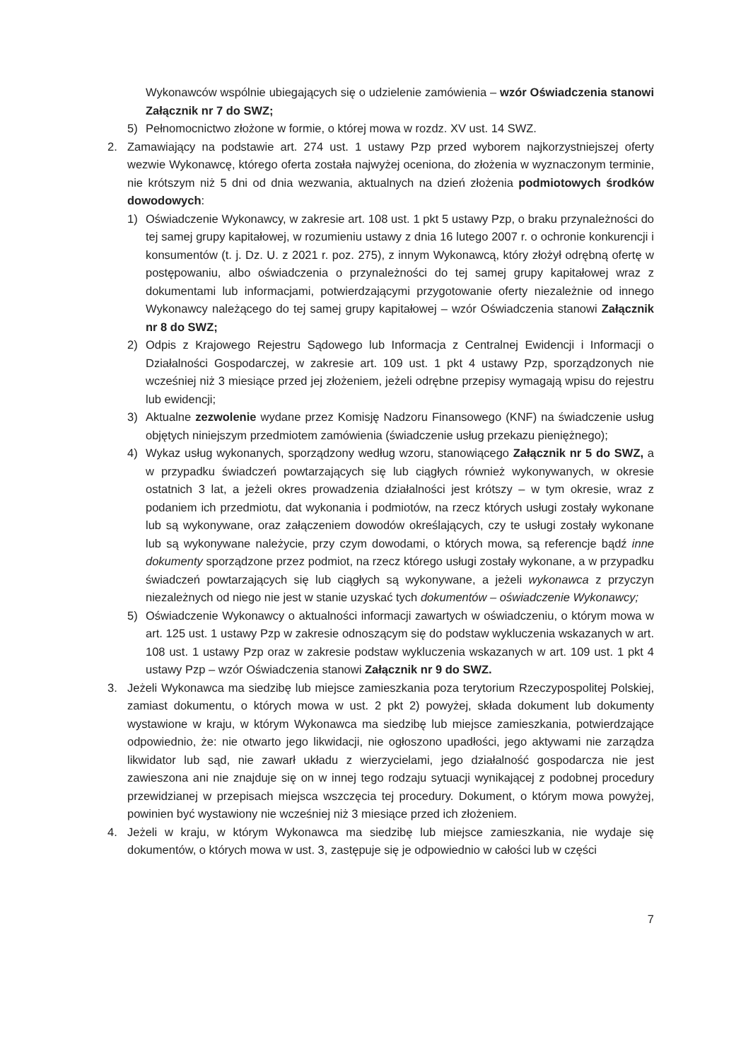Wykonawców wspólnie ubiegających się o udzielenie zamówienia – wzór Oświadczenia stanowi Załącznik nr 7 do SWZ;
5) Pełnomocnictwo złożone w formie, o której mowa w rozdz. XV ust. 14 SWZ.
2. Zamawiający na podstawie art. 274 ust. 1 ustawy Pzp przed wyborem najkorzystniejszej oferty wezwie Wykonawcę, którego oferta została najwyżej oceniona, do złożenia w wyznaczonym terminie, nie krótszym niż 5 dni od dnia wezwania, aktualnych na dzień złożenia podmiotowych środków dowodowych:
1) Oświadczenie Wykonawcy, w zakresie art. 108 ust. 1 pkt 5 ustawy Pzp, o braku przynależności do tej samej grupy kapitałowej, w rozumieniu ustawy z dnia 16 lutego 2007 r. o ochronie konkurencji i konsumentów (t. j. Dz. U. z 2021 r. poz. 275), z innym Wykonawcą, który złożył odrębną ofertę w postępowaniu, albo oświadczenia o przynależności do tej samej grupy kapitałowej wraz z dokumentami lub informacjami, potwierdzającymi przygotowanie oferty niezależnie od innego Wykonawcy należącego do tej samej grupy kapitałowej – wzór Oświadczenia stanowi Załącznik nr 8 do SWZ;
2) Odpis z Krajowego Rejestru Sądowego lub Informacja z Centralnej Ewidencji i Informacji o Działalności Gospodarczej, w zakresie art. 109 ust. 1 pkt 4 ustawy Pzp, sporządzonych nie wcześniej niż 3 miesiące przed jej złożeniem, jeżeli odrębne przepisy wymagają wpisu do rejestru lub ewidencji;
3) Aktualne zezwolenie wydane przez Komisję Nadzoru Finansowego (KNF) na świadczenie usług objętych niniejszym przedmiotem zamówienia (świadczenie usług przekazu pieniężnego);
4) Wykaz usług wykonanych, sporządzony według wzoru, stanowiącego Załącznik nr 5 do SWZ, a w przypadku świadczeń powtarzających się lub ciągłych również wykonywanych, w okresie ostatnich 3 lat, a jeżeli okres prowadzenia działalności jest krótszy – w tym okresie, wraz z podaniem ich przedmiotu, dat wykonania i podmiotów, na rzecz których usługi zostały wykonane lub są wykonywane, oraz załączeniem dowodów określających, czy te usługi zostały wykonane lub są wykonywane należycie, przy czym dowodami, o których mowa, są referencje bądź inne dokumenty sporządzone przez podmiot, na rzecz którego usługi zostały wykonane, a w przypadku świadczeń powtarzających się lub ciągłych są wykonywane, a jeżeli wykonawca z przyczyn niezależnych od niego nie jest w stanie uzyskać tych dokumentów – oświadczenie Wykonawcy;
5) Oświadczenie Wykonawcy o aktualności informacji zawartych w oświadczeniu, o którym mowa w art. 125 ust. 1 ustawy Pzp w zakresie odnoszącym się do podstaw wykluczenia wskazanych w art. 108 ust. 1 ustawy Pzp oraz w zakresie podstaw wykluczenia wskazanych w art. 109 ust. 1 pkt 4 ustawy Pzp – wzór Oświadczenia stanowi Załącznik nr 9 do SWZ.
3. Jeżeli Wykonawca ma siedzibę lub miejsce zamieszkania poza terytorium Rzeczypospolitej Polskiej, zamiast dokumentu, o których mowa w ust. 2 pkt 2) powyżej, składa dokument lub dokumenty wystawione w kraju, w którym Wykonawca ma siedzibę lub miejsce zamieszkania, potwierdzające odpowiednio, że: nie otwarto jego likwidacji, nie ogłoszono upadłości, jego aktywami nie zarządza likwidator lub sąd, nie zawarł układu z wierzycielami, jego działalność gospodarcza nie jest zawieszona ani nie znajduje się on w innej tego rodzaju sytuacji wynikającej z podobnej procedury przewidzianej w przepisach miejsca wszczęcia tej procedury. Dokument, o którym mowa powyżej, powinien być wystawiony nie wcześniej niż 3 miesiące przed ich złożeniem.
4. Jeżeli w kraju, w którym Wykonawca ma siedzibę lub miejsce zamieszkania, nie wydaje się dokumentów, o których mowa w ust. 3, zastępuje się je odpowiednio w całości lub w części
7